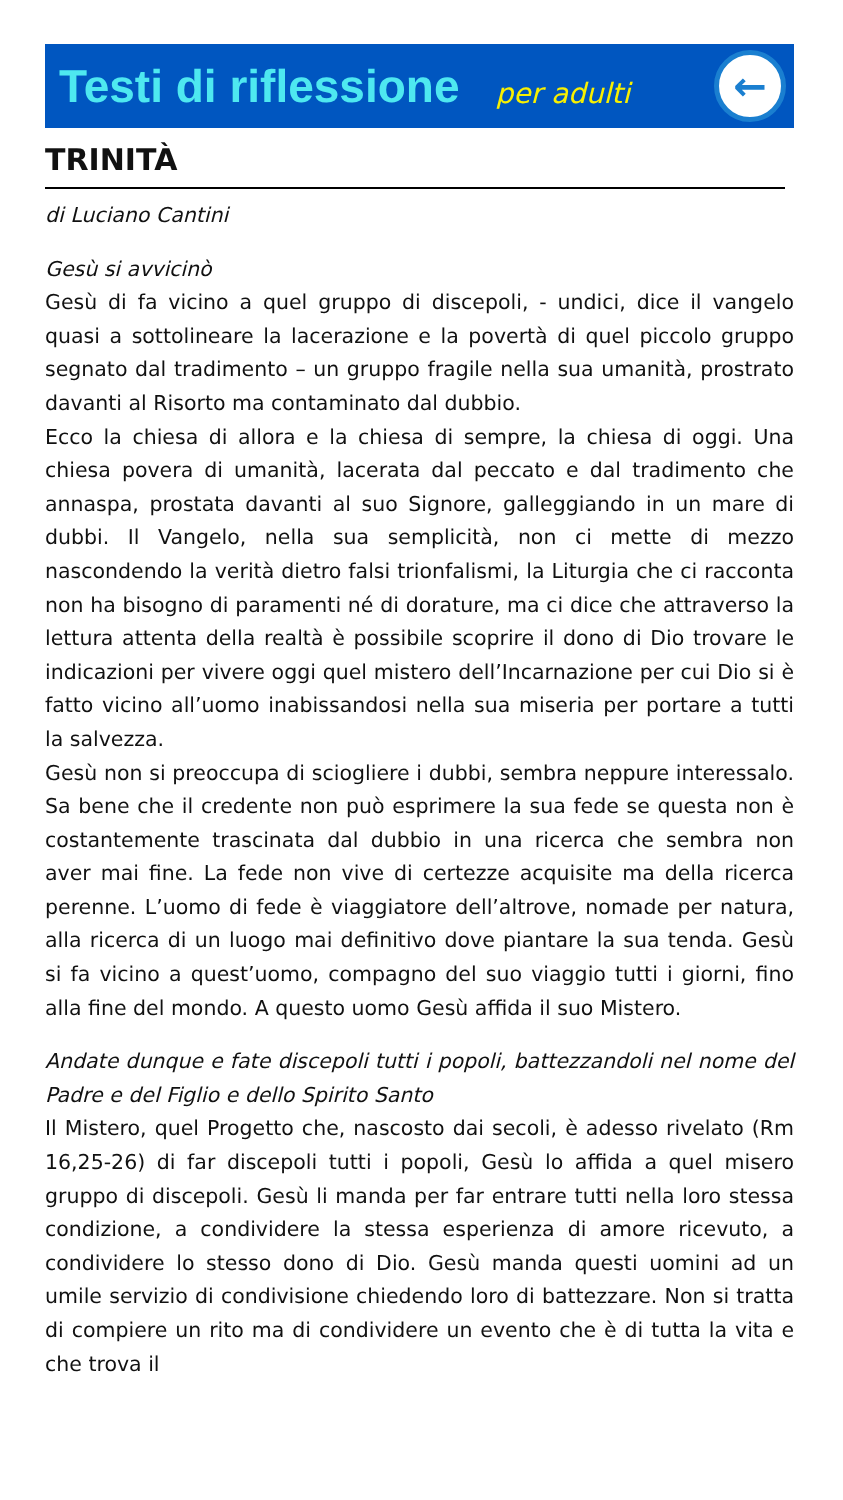Testi di riflessione per adulti ←
TRINITÀ
di Luciano Cantini
Gesù si avvicinò
Gesù di fa vicino a quel gruppo di discepoli, - undici, dice il vangelo quasi a sottolineare la lacerazione e la povertà di quel piccolo gruppo segnato dal tradimento – un gruppo fragile nella sua umanità, prostrato davanti al Risorto ma contaminato dal dubbio.
Ecco la chiesa di allora e la chiesa di sempre, la chiesa di oggi. Una chiesa povera di umanità, lacerata dal peccato e dal tradimento che annaspa, prostata davanti al suo Signore, galleggiando in un mare di dubbi. Il Vangelo, nella sua semplicità, non ci mette di mezzo nascondendo la verità dietro falsi trionfalismi, la Liturgia che ci racconta non ha bisogno di paramenti né di dorature, ma ci dice che attraverso la lettura attenta della realtà è possibile scoprire il dono di Dio trovare le indicazioni per vivere oggi quel mistero dell’Incarnazione per cui Dio si è fatto vicino all’uomo inabissandosi nella sua miseria per portare a tutti la salvezza.
Gesù non si preoccupa di sciogliere i dubbi, sembra neppure interessalo. Sa bene che il credente non può esprimere la sua fede se questa non è costantemente trascinata dal dubbio in una ricerca che sembra non aver mai fine. La fede non vive di certezze acquisite ma della ricerca perenne. L’uomo di fede è viaggiatore dell’altrove, nomade per natura, alla ricerca di un luogo mai definitivo dove piantare la sua tenda. Gesù si fa vicino a quest’uomo, compagno del suo viaggio tutti i giorni, fino alla fine del mondo. A questo uomo Gesù affida il suo Mistero.
Andate dunque e fate discepoli tutti i popoli, battezzandoli nel nome del Padre e del Figlio e dello Spirito Santo
Il Mistero, quel Progetto che, nascosto dai secoli, è adesso rivelato (Rm 16,25-26) di far discepoli tutti i popoli, Gesù lo affida a quel misero gruppo di discepoli. Gesù li manda per far entrare tutti nella loro stessa condizione, a condividere la stessa esperienza di amore ricevuto, a condividere lo stesso dono di Dio. Gesù manda questi uomini ad un umile servizio di condivisione chiedendo loro di battezzare. Non si tratta di compiere un rito ma di condividere un evento che è di tutta la vita e che trova il